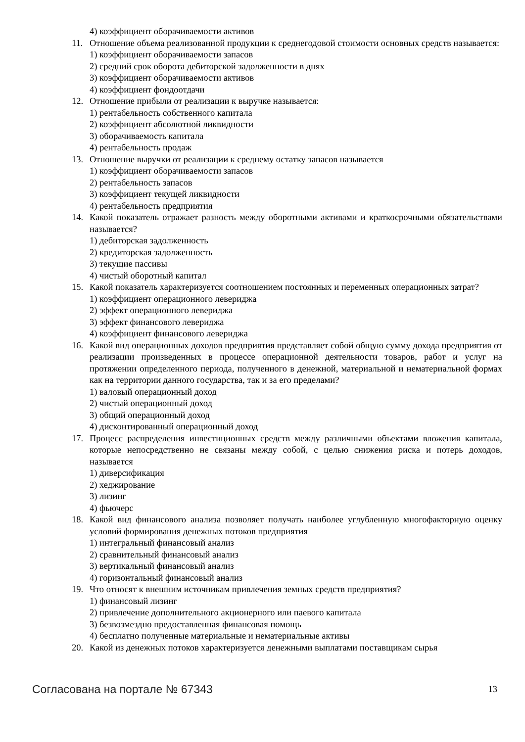4) коэффициент оборачиваемости активов
11. Отношение объема реализованной продукции к среднегодовой стоимости основных средств называется:
1) коэффициент оборачиваемости запасов
2) средний срок оборота дебиторской задолженности в днях
3) коэффициент оборачиваемости активов
4) коэффициент фондоотдачи
12. Отношение прибыли от реализации к выручке называется:
1) рентабельность собственного капитала
2) коэффициент абсолютной ликвидности
3) оборачиваемость капитала
4) рентабельность продаж
13. Отношение выручки от реализации к среднему остатку запасов называется
1) коэффициент оборачиваемости запасов
2) рентабельность запасов
3) коэффициент текущей ликвидности
4) рентабельность предприятия
14. Какой показатель отражает разность между оборотными активами и краткосрочными обязательствами называется?
1) дебиторская задолженность
2) кредиторская задолженность
3) текущие пассивы
4) чистый оборотный капитал
15. Какой показатель характеризуется соотношением постоянных и переменных операционных затрат?
1) коэффициент операционного левериджа
2) эффект операционного левериджа
3) эффект финансового левериджа
4) коэффициент финансового левериджа
16. Какой вид операционных доходов предприятия представляет собой общую сумму дохода предприятия от реализации произведенных в процессе операционной деятельности товаров, работ и услуг на протяжении определенного периода, полученного в денежной, материальной и нематериальной формах как на территории данного государства, так и за его пределами?
1) валовый операционный доход
2) чистый операционный доход
3) общий операционный доход
4) дисконтированный операционный доход
17. Процесс распределения инвестиционных средств между различными объектами вложения капитала, которые непосредственно не связаны между собой, с целью снижения риска и потерь доходов, называется
1) диверсификация
2) хеджирование
3) лизинг
4) фьючерс
18. Какой вид финансового анализа позволяет получать наиболее углубленную многофакторную оценку условий формирования денежных потоков предприятия
1) интегральный финансовый анализ
2) сравнительный финансовый анализ
3) вертикальный финансовый анализ
4) горизонтальный финансовый анализ
19. Что относят к внешним источникам привлечения земных средств предприятия?
1) финансовый лизинг
2) привлечение дополнительного акционерного или паевого капитала
3) безвозмездно предоставленная финансовая помощь
4) бесплатно полученные материальные и нематериальные активы
20. Какой из денежных потоков характеризуется денежными выплатами поставщикам сырья
Согласована на портале № 67343 13